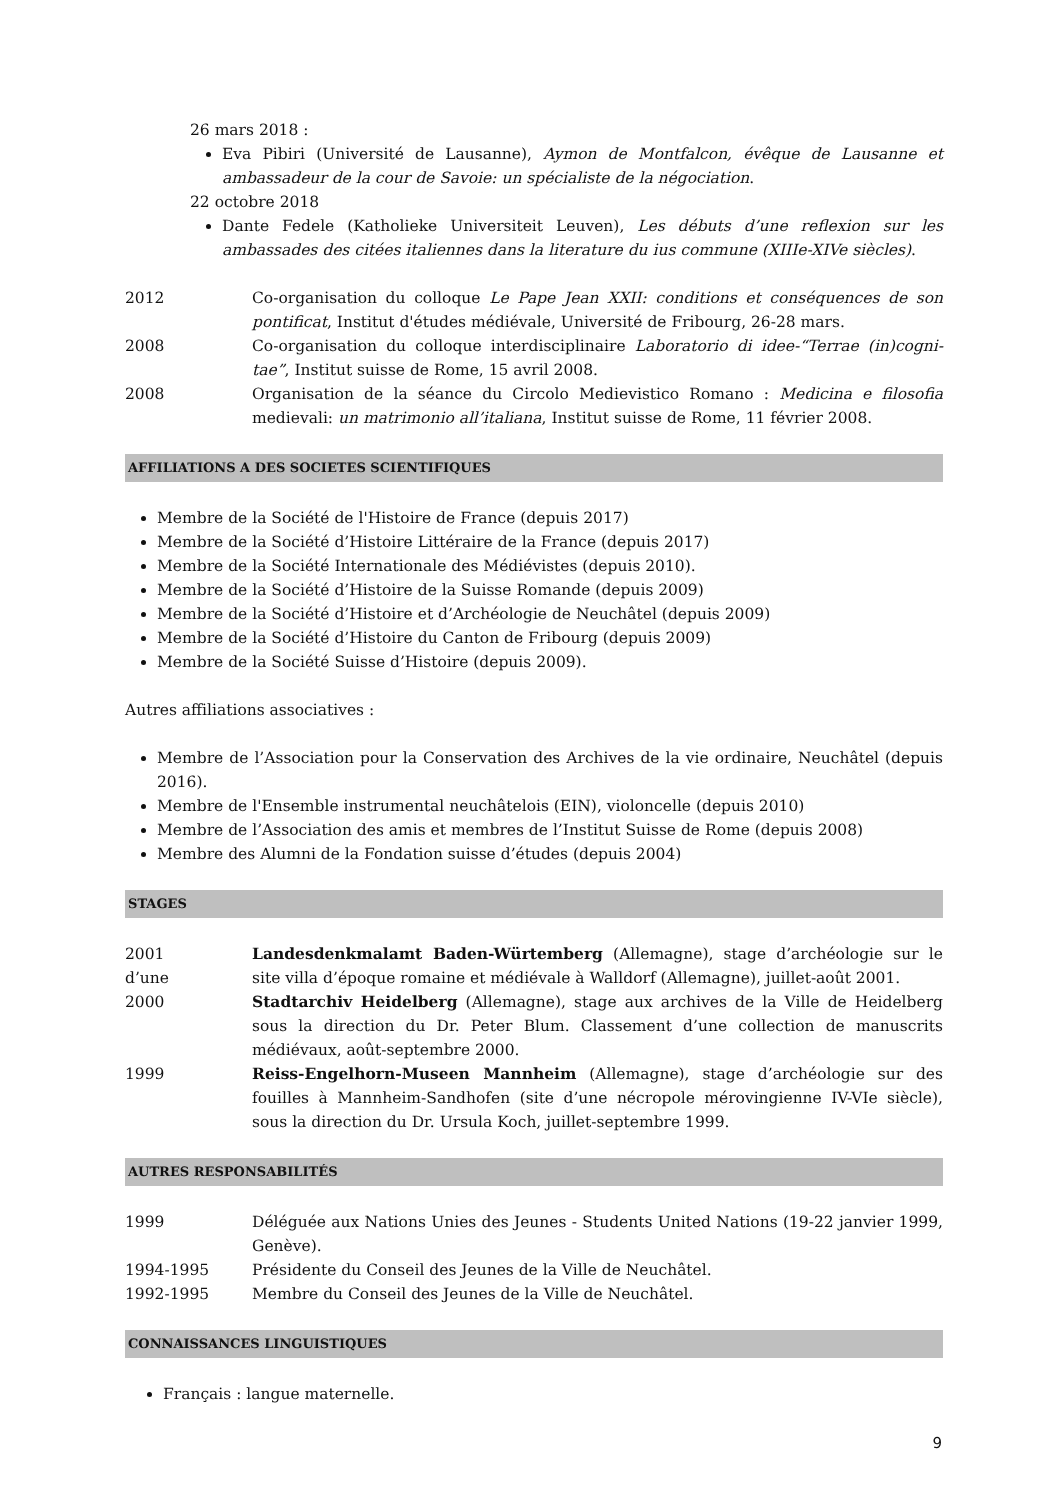26 mars 2018 :
Eva Pibiri (Université de Lausanne), Aymon de Montfalcon, évêque de Lausanne et ambassadeur de la cour de Savoie: un spécialiste de la négociation.
22 octobre 2018
Dante Fedele (Katholieke Universiteit Leuven), Les débuts d’une reflexion sur les ambassades des citées italiennes dans la literature du ius commune (XIIIe-XIVe siècles).
2012 Co-organisation du colloque Le Pape Jean XXII: conditions et conséquences de son pontificat, Institut d'études médiévale, Université de Fribourg, 26-28 mars.
2008 Co-organisation du colloque interdisciplinaire Laboratorio di idee-“Terrae (in)cogni-tae”, Institut suisse de Rome, 15 avril 2008.
2008 Organisation de la séance du Circolo Medievistico Romano : Medicina e filosofia medievali: un matrimonio all’italiana, Institut suisse de Rome, 11 février 2008.
AFFILIATIONS A DES SOCIETES SCIENTIFIQUES
Membre de la Société de l'Histoire de France (depuis 2017)
Membre de la Société d’Histoire Littéraire de la France (depuis 2017)
Membre de la Société Internationale des Médiévistes (depuis 2010).
Membre de la Société d’Histoire de la Suisse Romande (depuis 2009)
Membre de la Société d’Histoire et d’Archéologie de Neuchâtel (depuis 2009)
Membre de la Société d’Histoire du Canton de Fribourg (depuis 2009)
Membre de la Société Suisse d’Histoire (depuis 2009).
Autres affiliations associatives :
Membre de l’Association pour la Conservation des Archives de la vie ordinaire, Neuchâtel (depuis 2016).
Membre de l'Ensemble instrumental neuchâtelois (EIN), violoncelle (depuis 2010)
Membre de l’Association des amis et membres de l’Institut Suisse de Rome (depuis 2008)
Membre des Alumni de la Fondation suisse d’études (depuis 2004)
STAGES
2001
d’une
Landesdenkmalamt Baden-Würtemberg (Allemagne), stage d’archéologie sur le site villa d’époque romaine et médiévale à Walldorf (Allemagne), juillet-août 2001.
2000 Stadtarchiv Heidelberg (Allemagne), stage aux archives de la Ville de Heidelberg sous la direction du Dr. Peter Blum. Classement d’une collection de manuscrits médiévaux, août-septembre 2000.
1999 Reiss-Engelhorn-Museen Mannheim (Allemagne), stage d’archéologie sur des fouilles à Mannheim-Sandhofen (site d’une nécropole mérovingienne IV-VIe siècle), sous la direction du Dr. Ursula Koch, juillet-septembre 1999.
AUTRES RESPONSABILITÉS
1999 Déléguée aux Nations Unies des Jeunes - Students United Nations (19-22 janvier 1999, Genève).
1994-1995 Présidente du Conseil des Jeunes de la Ville de Neuchâtel.
1992-1995 Membre du Conseil des Jeunes de la Ville de Neuchâtel.
CONNAISSANCES LINGUISTIQUES
Français : langue maternelle.
9